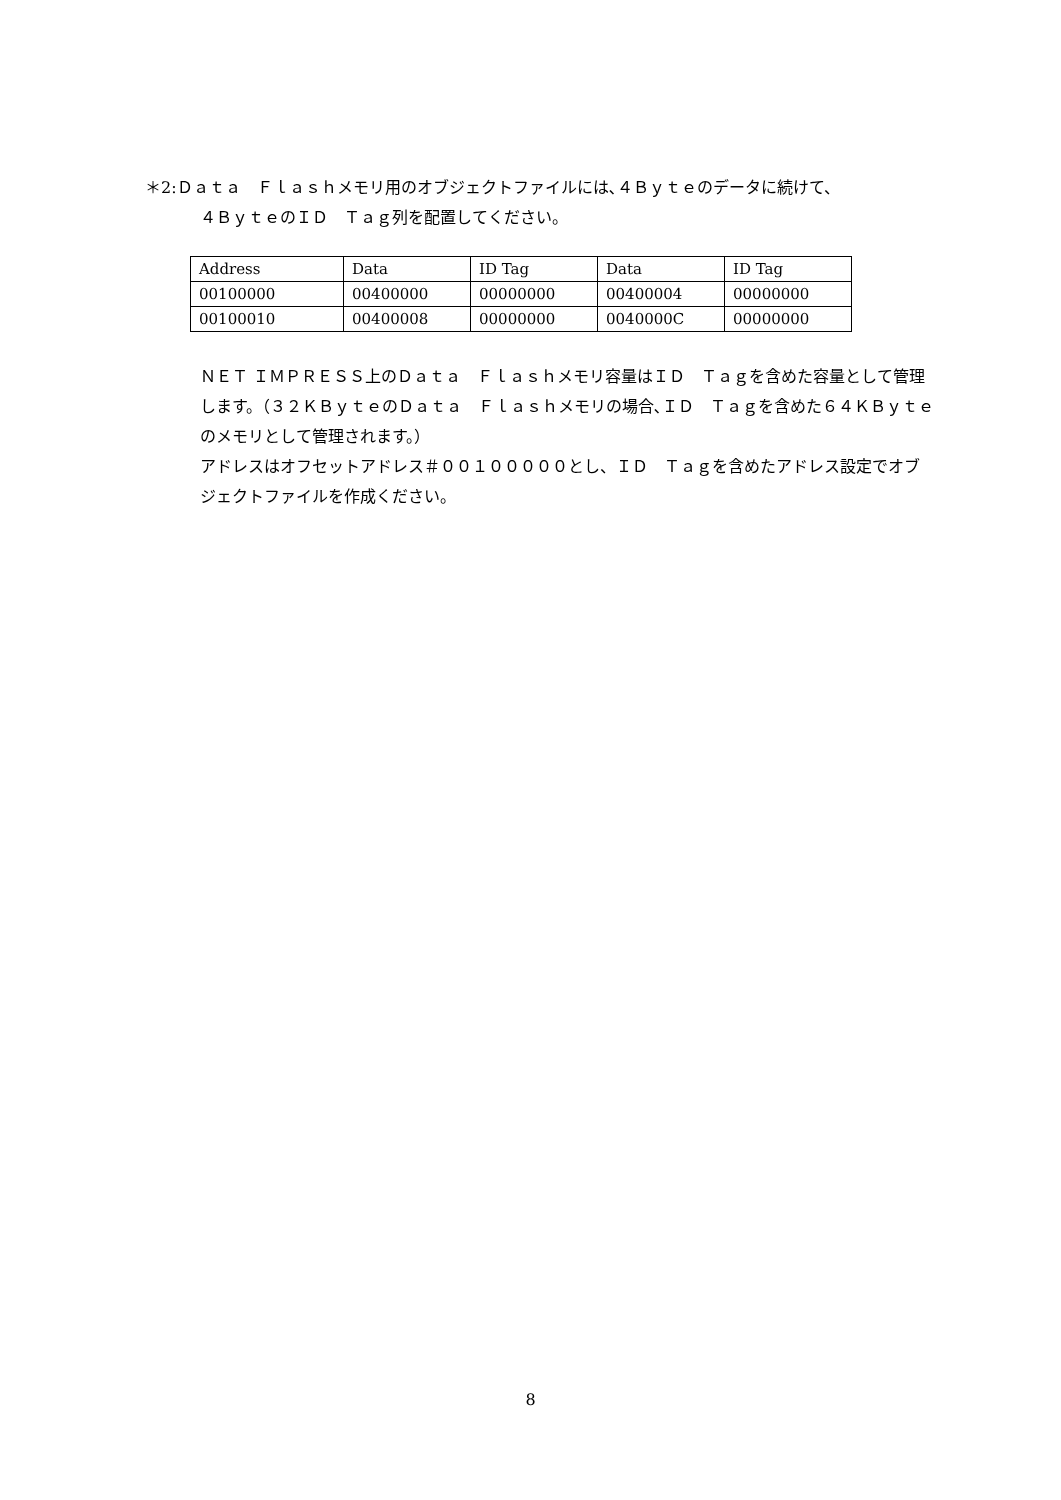＊2:Ｄａｔａ　Ｆｌａｓｈメモリ用のオブジェクトファイルには､４Ｂｙｔｅのデータに続けて、
４ＢｙｔｅのＩＤ　Ｔａｇ列を配置してください。
| Address | Data | ID Tag | Data | ID Tag |
| 00100000 | 00400000 | 00000000 | 00400004 | 00000000 |
| 00100010 | 00400008 | 00000000 | 0040000C | 00000000 |
ＮＥＴ ＩＭＰＲＥＳＳ上のＤａｔａ　Ｆｌａｓｈメモリ容量はＩＤ　Ｔａｇを含めた容量として管理します。（３２ＫＢｙｔｅのＤａｔａ　Ｆｌａｓｈメモリの場合､ＩＤ　Ｔａｇを含めた６４ＫＢｙｔｅのメモリとして管理されます。）
アドレスはオフセットアドレス＃００１０００００とし、ＩＤ　Ｔａｇを含めたアドレス設定でオブジェクトファイルを作成ください。
8